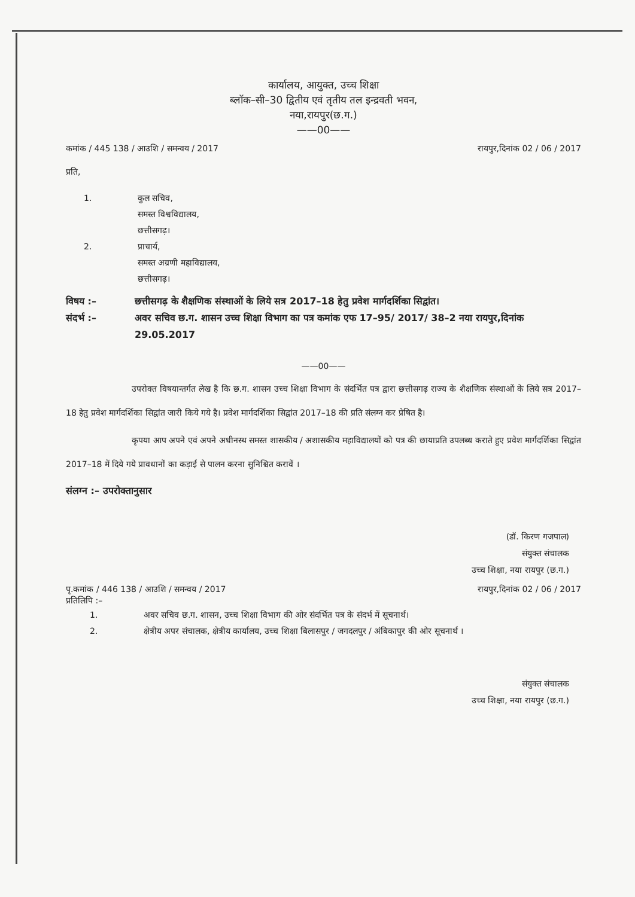कार्यालय, आयुक्त, उच्च शिक्षा
ब्लॉक–सी–30 द्वितीय एवं तृतीय तल इन्द्रवती भवन,
नया,रायपुर(छ.ग.)
——00——
कमांक / 445 138 / आउशि / समन्वय / 2017 रायपुर,दिनांक 02 / 06 / 2017
प्रति,
1. कुल सचिव,
समस्त विश्वविद्यालय,
छत्तीसगढ़।
2. प्राचार्य,
समस्त अग्रणी महाविद्यालय,
छत्तीसगढ़।
विषय :– छत्तीसगढ़ के शैक्षणिक संस्थाओं के लिये सत्र 2017–18 हेतु प्रवेश मार्गदर्शिका सिद्वांत।
संदर्भ :– अवर सचिव छ.ग. शासन उच्च शिक्षा विभाग का पत्र कमांक एफ 17–95/ 2017/ 38–2 नया रायपुर,दिनांक 29.05.2017
——00——
उपरोक्त विषयान्तर्गत लेख है कि छ.ग. शासन उच्च शिक्षा विभाग के संदर्भित पत्र द्वारा छत्तीसगढ़ राज्य के शैक्षणिक संस्थाओं के लिये सत्र 2017–18 हेतु प्रवेश मार्गदर्शिका सिद्वांत जारी किये गये है। प्रवेश मार्गदर्शिका सिद्वांत 2017–18 की प्रति संलग्न कर प्रेषित है।
कृपया आप अपने एवं अपने अधीनस्थ समस्त शासकीय / अशासकीय महाविद्यालयों को पत्र की छायाप्रति उपलब्ध कराते हुए प्रवेश मार्गदर्शिका सिद्वांत 2017–18 में दिये गये प्रावधानों का कड़ाई से पालन करना सुनिश्चित करावें ।
संलग्न :– उपरोक्तानुसार
(डॉ. किरण गजपाल)
संयुक्त संचालक
उच्च शिक्षा, नया रायपुर (छ.ग.)
पृ.कमांक / 446 138 / आउशि / समन्वय / 2017 रायपुर,दिनांक 02 / 06 / 2017
प्रतिलिपि :–
1. अवर सचिव छ.ग. शासन, उच्च शिक्षा विभाग की ओर संदर्भित पत्र के संदर्भ में सूचनार्थ।
2. क्षेत्रीय अपर संचालक, क्षेत्रीय कार्यालय, उच्च शिक्षा बिलासपुर / जगदलपुर / अंबिकापुर की ओर सूचनार्थ ।
संयुक्त संचालक
उच्च शिक्षा, नया रायपुर (छ.ग.)